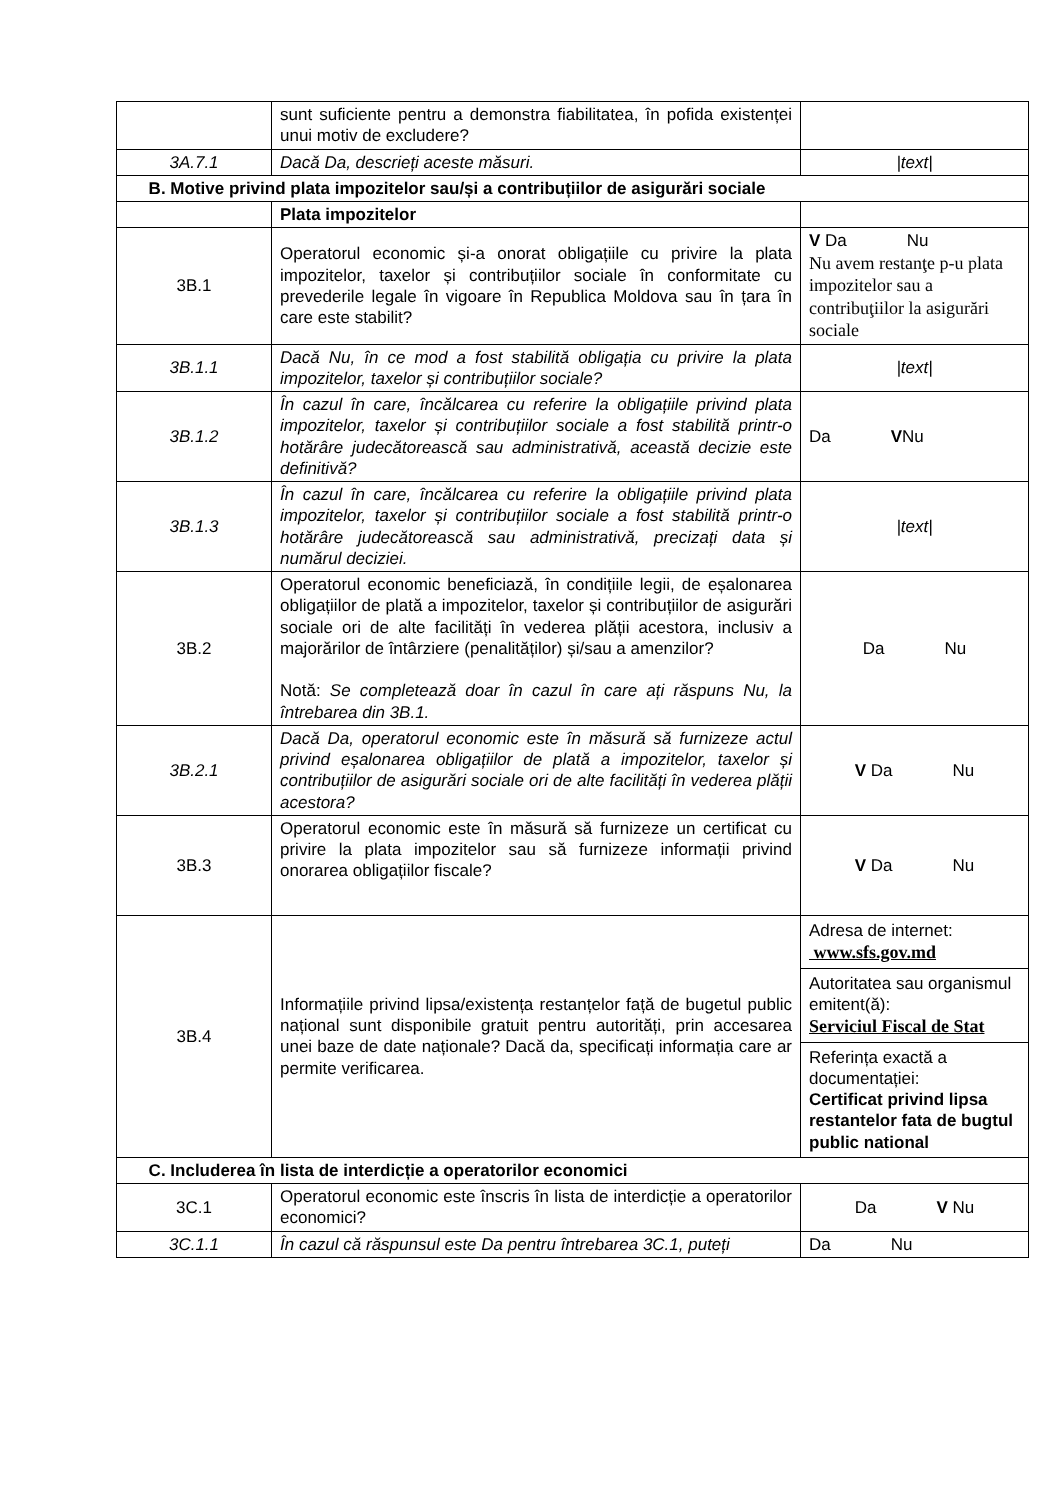| | sunt suficiente pentru a demonstra fiabilitatea, în pofida existenței unui motiv de excludere? | |
| 3A.7.1 | Dacă Da, descrieți aceste măsuri. | /text/ |
| B. Motive privind plata impozitelor sau/și a contribuțiilor de asigurări sociale | | |
| | Plata impozitelor | |
| 3B.1 | Operatorul economic și-a onorat obligațiile cu privire la plata impozitelor, taxelor și contribuțiilor sociale în conformitate cu prevederile legale în vigoare în Republica Moldova sau în țara în care este stabilit? | V Da Nu Nu avem restanţe p-u plata impozitelor sau a contribuţiilor la asigurări sociale |
| 3B.1.1 | Dacă Nu, în ce mod a fost stabilită obligația cu privire la plata impozitelor, taxelor și contribuțiilor sociale? | /text/ |
| 3B.1.2 | În cazul în care, încălcarea cu referire la obligațiile privind plata impozitelor, taxelor și contribuțiilor sociale a fost stabilită printr-o hotărâre judecătorească sau administrativă, această decizie este definitivă? | Da V Nu |
| 3B.1.3 | În cazul în care, încălcarea cu referire la obligațiile privind plata impozitelor, taxelor și contribuțiilor sociale a fost stabilită printr-o hotărâre judecătorească sau administrativă, precizați data și numărul deciziei. | /text/ |
| 3B.2 | Operatorul economic beneficiază, în condițiile legii, de eșalonarea obligațiilor de plată a impozitelor, taxelor și contribuțiilor de asigurări sociale ori de alte facilități în vederea plății acestora, inclusiv a majorărilor de întârziere (penalităților) și/sau a amenzilor? Notă: Se completează doar în cazul în care ați răspuns Nu, la întrebarea din 3B.1. | Da Nu |
| 3B.2.1 | Dacă Da, operatorul economic este în măsură să furnizeze actul privind eșalonarea obligațiilor de plată a impozitelor, taxelor și contribuțiilor de asigurări sociale ori de alte facilități în vederea plății acestora? | V Da Nu |
| 3B.3 | Operatorul economic este în măsură să furnizeze un certificat cu privire la plata impozitelor sau să furnizeze informații privind onorarea obligațiilor fiscale? | V Da Nu |
| 3B.4 | Informațiile privind lipsa/existența restanțelor față de bugetul public național sunt disponibile gratuit pentru autorități, prin accesarea unei baze de date naționale? Dacă da, specificați informația care ar permite verificarea. | Adresa de internet: www.sfs.gov.md Autoritatea sau organismul emitent(ă): Serviciul Fiscal de Stat Referința exactă a documentației: Certificat privind lipsa restantelor fata de bugtul public national |
| C. Includerea în lista de interdicție a operatorilor economici | | |
| 3C.1 | Operatorul economic este înscris în lista de interdicție a operatorilor economici? | Da V Nu |
| 3C.1.1 | În cazul că răspunsul este Da pentru întrebarea 3C.1, puteți | Da Nu |